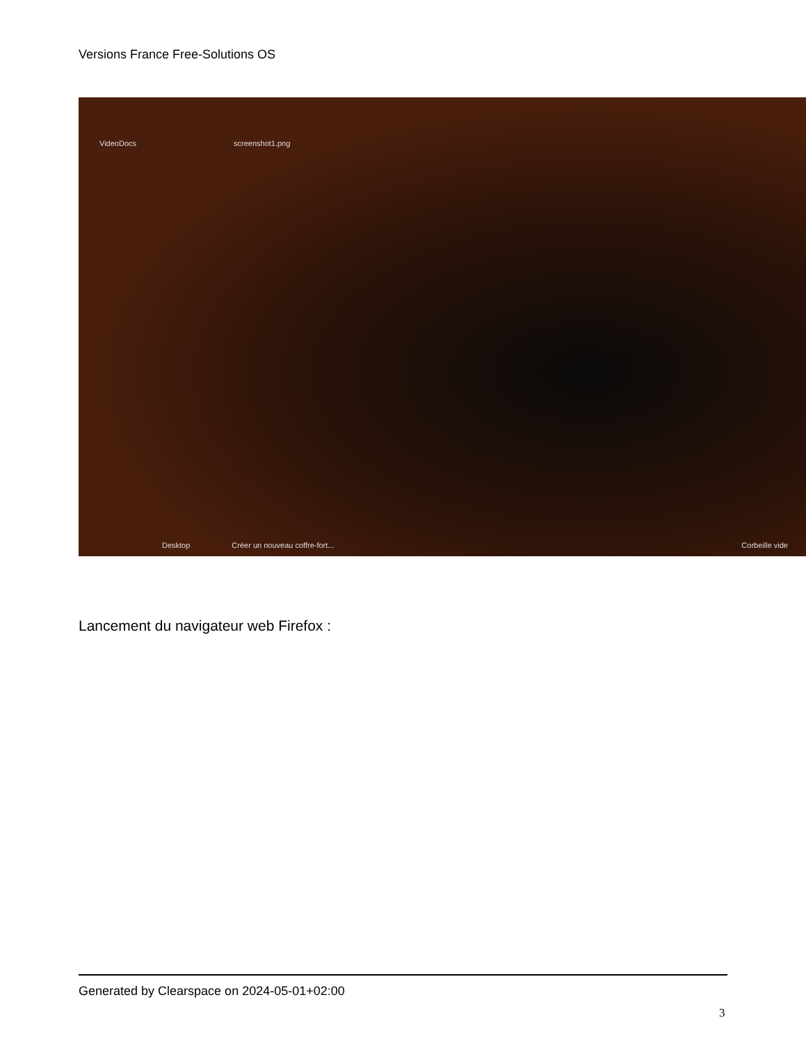Versions France Free-Solutions OS
VideoDocs screenshot1.png
Desktop Créer un nouveau coffre-fort... Corbeille vide
Lancement du navigateur web Firefox :
Generated by Clearspace on 2024-05-01+02:00
3